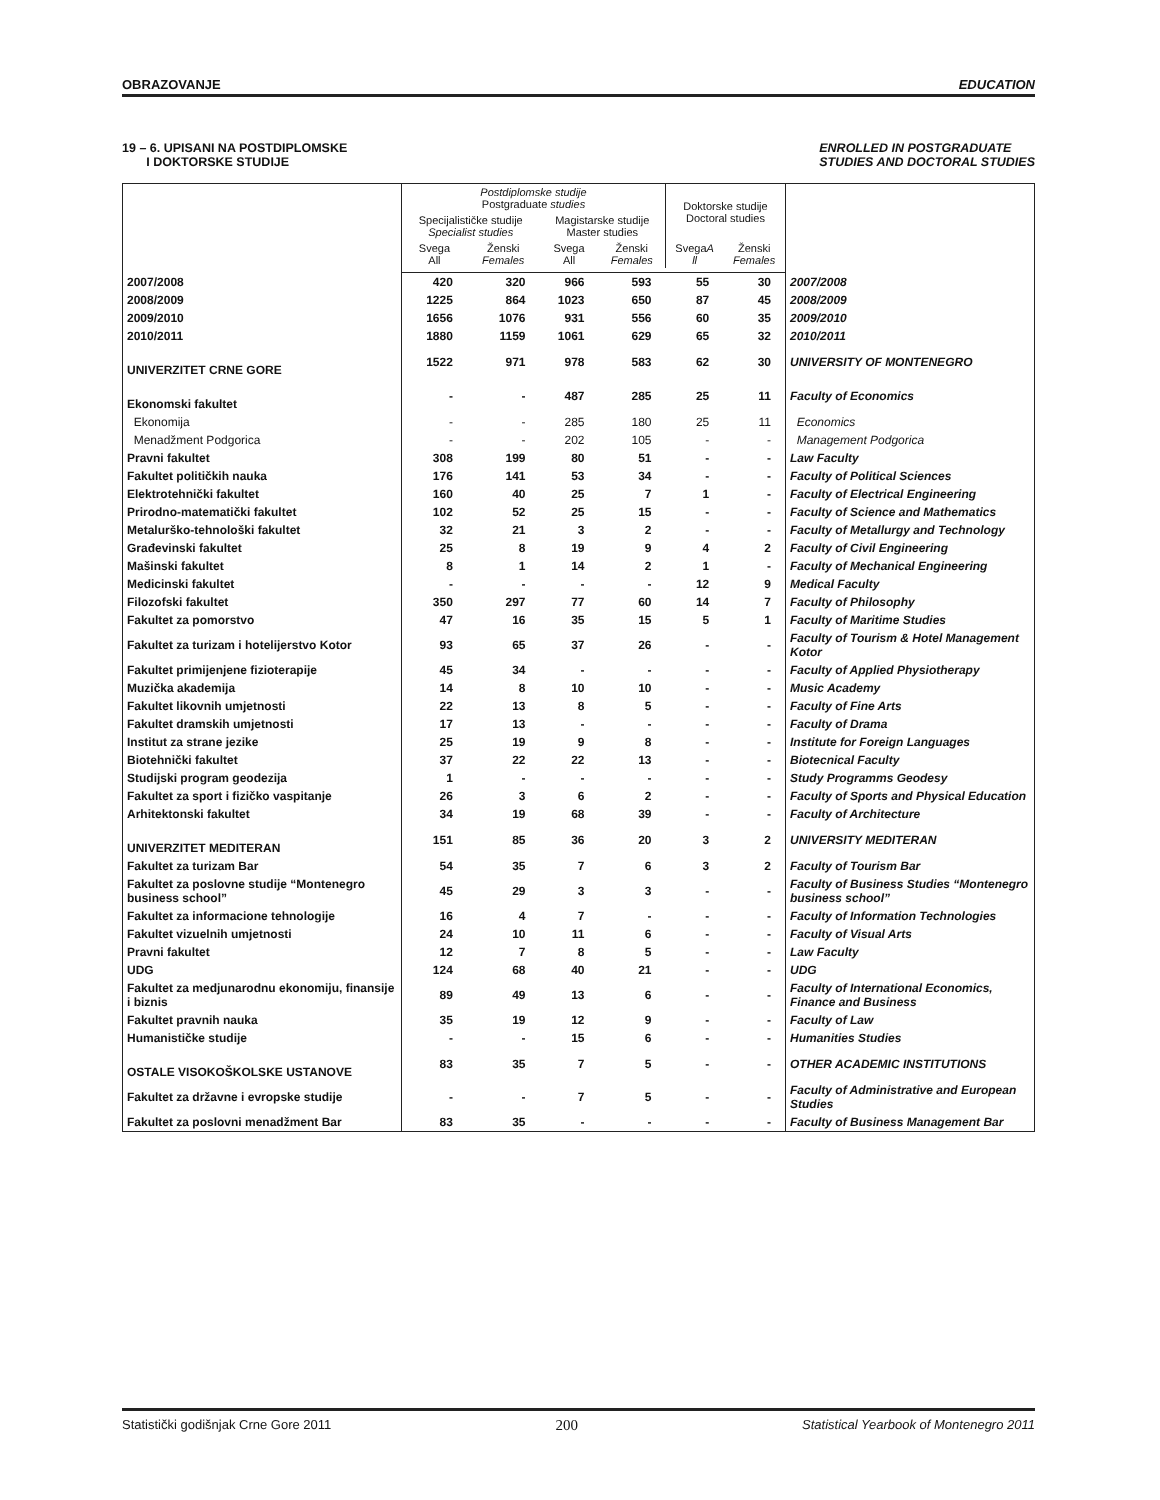OBRAZOVANJE EDUCATION
19 – 6. UPISANI NA POSTDIPLOMSKE
I DOKTORSKE STUDIJE ENROLLED IN POSTGRADUATE
STUDIES AND DOCTORAL STUDIES
| | Postdiplomske studije Postgraduate studies | | | | Doktorske studije Doctoral studies | | |
| --- | --- | --- | --- | --- | --- | --- | --- |
| | Specijalističke studije Specialist studies | | Magistarske studije Master studies | | | | |
| | Svega All | Ženski Females | Svega All | Ženski Females | Svega A ll | Ženski Females | |
| 2007/2008 | 420 | 320 | 966 | 593 | 55 | 30 | 2007/2008 |
| 2008/2009 | 1225 | 864 | 1023 | 650 | 87 | 45 | 2008/2009 |
| 2009/2010 | 1656 | 1076 | 931 | 556 | 60 | 35 | 2009/2010 |
| 2010/2011 | 1880 | 1159 | 1061 | 629 | 65 | 32 | 2010/2011 |
| UNIVERZITET CRNE GORE | 1522 | 971 | 978 | 583 | 62 | 30 | UNIVERSITY OF MONTENEGRO |
| Ekonomski fakultet | - | - | 487 | 285 | 25 | 11 | Faculty of Economics |
| Ekonomija | - | - | 285 | 180 | 25 | 11 | Economics |
| Menadžment Podgorica | - | - | 202 | 105 | - | - | Management Podgorica |
| Pravni fakultet | 308 | 199 | 80 | 51 | - | - | Law Faculty |
| Fakultet političkih nauka | 176 | 141 | 53 | 34 | - | - | Faculty of Political Sciences |
| Elektrotehnički fakultet | 160 | 40 | 25 | 7 | 1 | - | Faculty of Electrical Engineering |
| Prirodno-matematički fakultet | 102 | 52 | 25 | 15 | - | - | Faculty of Science and Mathematics |
| Metalurško-tehnološki fakultet | 32 | 21 | 3 | 2 | - | - | Faculty of Metallurgy and Technology |
| Građevinski fakultet | 25 | 8 | 19 | 9 | 4 | 2 | Faculty of Civil Engineering |
| Mašinski fakultet | 8 | 1 | 14 | 2 | 1 | - | Faculty of Mechanical Engineering |
| Medicinski fakultet | - | - | - | - | 12 | 9 | Medical Faculty |
| Filozofski fakultet | 350 | 297 | 77 | 60 | 14 | 7 | Faculty of Philosophy |
| Fakultet za pomorstvo | 47 | 16 | 35 | 15 | 5 | 1 | Faculty of Maritime Studies |
| Fakultet za turizam i hotelijerstvo Kotor | 93 | 65 | 37 | 26 | - | - | Faculty of Tourism & Hotel Management Kotor |
| Fakultet primijenjene fizioterapije | 45 | 34 | - | - | - | - | Faculty of Applied Physiotherapy |
| Muzička akademija | 14 | 8 | 10 | 10 | - | - | Music Academy |
| Fakultet likovnih umjetnosti | 22 | 13 | 8 | 5 | - | - | Faculty of Fine Arts |
| Fakultet dramskih umjetnosti | 17 | 13 | - | - | - | - | Faculty of Drama |
| Institut za strane jezike | 25 | 19 | 9 | 8 | - | - | Institute for Foreign Languages |
| Biotehnički fakultet | 37 | 22 | 22 | 13 | - | - | Biotecnical Faculty |
| Studijski program geodezija | 1 | - | - | - | - | - | Study Programms Geodesy |
| Fakultet za sport i fizičko vaspitanje | 26 | 3 | 6 | 2 | - | - | Faculty of Sports and Physical Education |
| Arhitektonski fakultet | 34 | 19 | 68 | 39 | - | - | Faculty of Architecture |
| UNIVERZITET MEDITERAN | 151 | 85 | 36 | 20 | 3 | 2 | UNIVERSITY MEDITERAN |
| Fakultet za turizam Bar | 54 | 35 | 7 | 6 | 3 | 2 | Faculty of Tourism Bar |
| Fakultet za poslovne studije “Montenegro business school” | 45 | 29 | 3 | 3 | - | - | Faculty of Business Studies “Montenegro business school” |
| Fakultet za informacione tehnologije | 16 | 4 | 7 | - | - | - | Faculty of Information Technologies |
| Fakultet vizuelnih umjetnosti | 24 | 10 | 11 | 6 | - | - | Faculty of Visual Arts |
| Pravni fakultet | 12 | 7 | 8 | 5 | - | - | Law Faculty |
| UDG | 124 | 68 | 40 | 21 | - | - | UDG |
| Fakultet za medjunarodnu ekonomiju, finansije i biznis | 89 | 49 | 13 | 6 | - | - | Faculty of International Economics, Finance and Business |
| Fakultet pravnih nauka | 35 | 19 | 12 | 9 | - | - | Faculty of Law |
| Humanističke studije | - | - | 15 | 6 | - | - | Humanities Studies |
| OSTALE VISOKOŠKOLSKE USTANOVE | 83 | 35 | 7 | 5 | - | - | OTHER ACADEMIC INSTITUTIONS |
| Fakultet za državne i evropske studije | - | - | 7 | 5 | - | - | Faculty of Administrative and European Studies |
| Fakultet za poslovni menadžment Bar | 83 | 35 | - | - | - | - | Faculty of Business Management Bar |
Statistički godišnjak Crne Gore 2011 200 Statistical Yearbook of Montenegro 2011